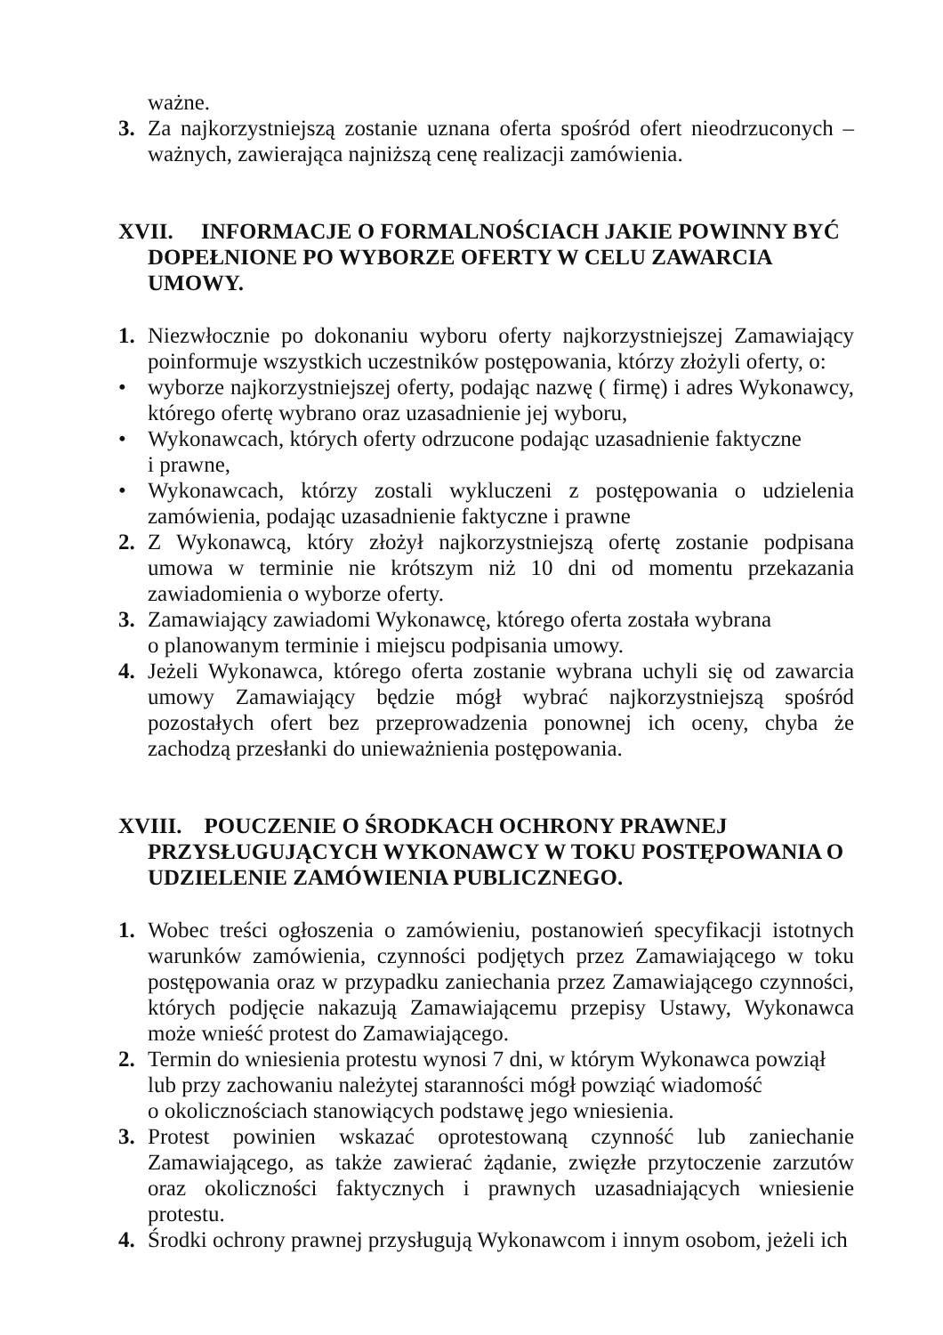ważne.
3. Za najkorzystniejszą zostanie uznana oferta spośród ofert nieodrzuconych – ważnych, zawierająca najniższą cenę realizacji zamówienia.
XVII. INFORMACJE O FORMALNOŚCIACH JAKIE POWINNY BYĆ DOPEŁNIONE PO WYBORZE OFERTY W CELU ZAWARCIA UMOWY.
1. Niezwłocznie po dokonaniu wyboru oferty najkorzystniejszej Zamawiający poinformuje wszystkich uczestników postępowania, którzy złożyli oferty, o:
• wyborze najkorzystniejszej oferty, podając nazwę ( firmę) i adres Wykonawcy, którego ofertę wybrano oraz uzasadnienie jej wyboru,
• Wykonawcach, których oferty odrzucone podając uzasadnienie faktyczne
i prawne,
• Wykonawcach, którzy zostali wykluczeni z postępowania o udzielenia zamówienia, podając uzasadnienie faktyczne i prawne
2. Z Wykonawcą, który złożył najkorzystniejszą ofertę zostanie podpisana umowa w terminie nie krótszym niż 10 dni od momentu przekazania zawiadomienia o wyborze oferty.
3. Zamawiający zawiadomi Wykonawcę, którego oferta została wybrana
o planowanym terminie i miejscu podpisania umowy.
4. Jeżeli Wykonawca, którego oferta zostanie wybrana uchyli się od zawarcia umowy Zamawiający będzie mógł wybrać najkorzystniejszą spośród pozostałych ofert bez przeprowadzenia ponownej ich oceny, chyba że zachodzą przesłanki do unieważnienia postępowania.
XVIII. POUCZENIE O ŚRODKACH OCHRONY PRAWNEJ PRZYSŁUGUJĄCYCH WYKONAWCY W TOKU POSTĘPOWANIA O UDZIELENIE ZAMÓWIENIA PUBLICZNEGO.
1. Wobec treści ogłoszenia o zamówieniu, postanowień specyfikacji istotnych warunków zamówienia, czynności podjętych przez Zamawiającego w toku postępowania oraz w przypadku zaniechania przez Zamawiającego czynności, których podjęcie nakazują Zamawiającemu przepisy Ustawy, Wykonawca może wnieść protest do Zamawiającego.
2. Termin do wniesienia protestu wynosi 7 dni, w którym Wykonawca powziął lub przy zachowaniu należytej staranności mógł powziąć wiadomość
o okolicznościach stanowiących podstawę jego wniesienia.
3. Protest powinien wskazać oprotestowaną czynność lub zaniechanie Zamawiającego, as także zawierać żądanie, zwięzłe przytoczenie zarzutów oraz okoliczności faktycznych i prawnych uzasadniających wniesienie protestu.
4. Środki ochrony prawnej przysługują Wykonawcom i innym osobom, jeżeli ich